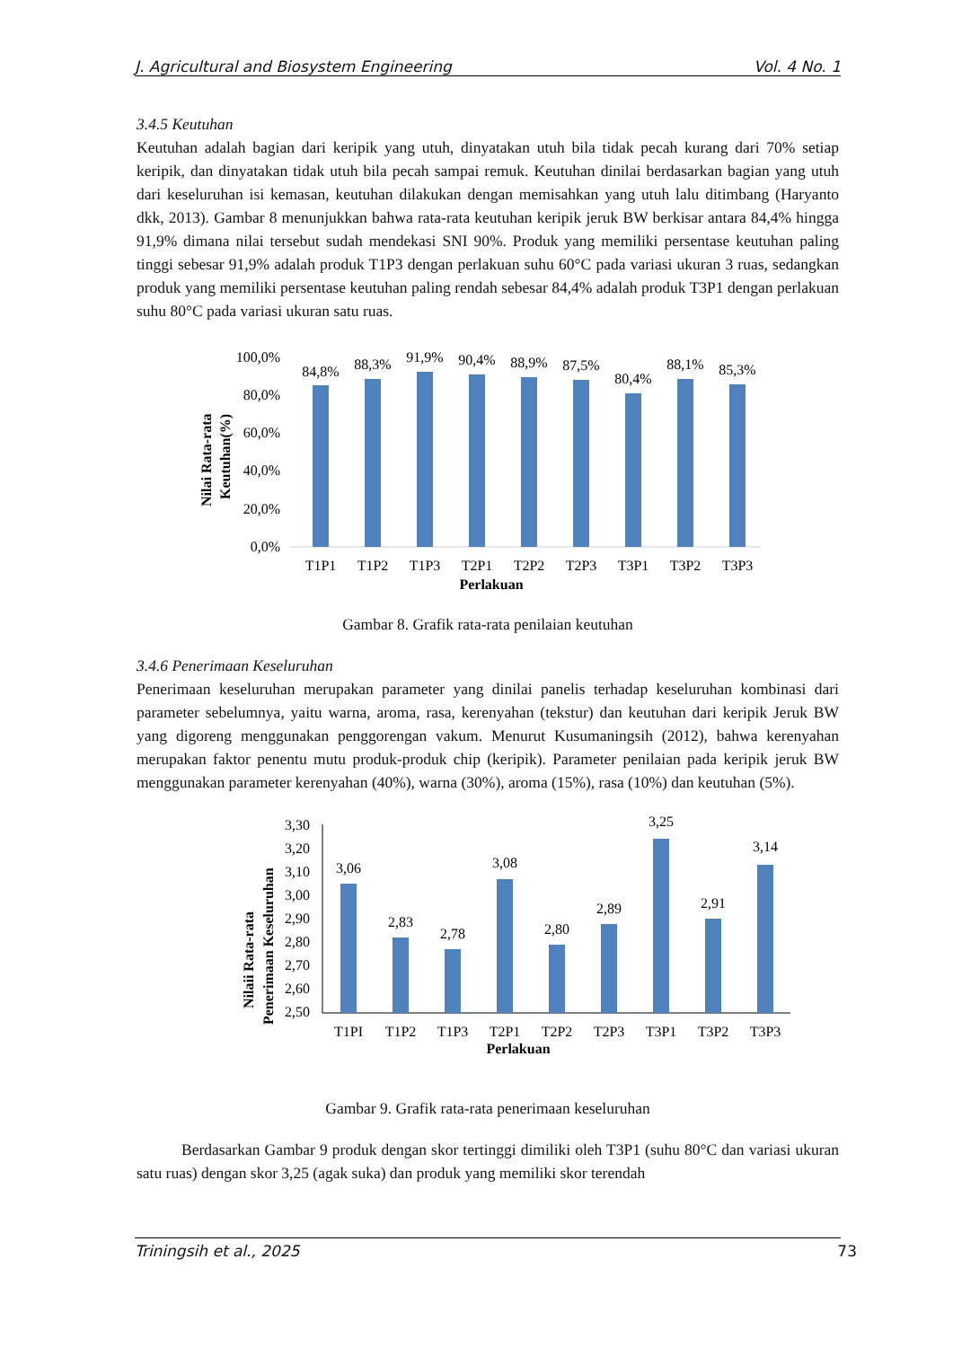J. Agricultural and Biosystem Engineering Vol. 4 No. 1
3.4.5 Keutuhan
Keutuhan adalah bagian dari keripik yang utuh, dinyatakan utuh bila tidak pecah kurang dari 70% setiap keripik, dan dinyatakan tidak utuh bila pecah sampai remuk. Keutuhan dinilai berdasarkan bagian yang utuh dari keseluruhan isi kemasan, keutuhan dilakukan dengan memisahkan yang utuh lalu ditimbang (Haryanto dkk, 2013). Gambar 8 menunjukkan bahwa rata-rata keutuhan keripik jeruk BW berkisar antara 84,4% hingga 91,9% dimana nilai tersebut sudah mendekasi SNI 90%. Produk yang memiliki persentase keutuhan paling tinggi sebesar 91,9% adalah produk T1P3 dengan perlakuan suhu 60°C pada variasi ukuran 3 ruas, sedangkan produk yang memiliki persentase keutuhan paling rendah sebesar 84,4% adalah produk T3P1 dengan perlakuan suhu 80°C pada variasi ukuran satu ruas.
Nilai Rata-rata
Keutuhan(%)
100,0%
80,0%
60,0%
40,0%
20,0%
0,0%
84,8%
88,3%
91,9%
90,4%
88,9%
87,5%
80,4%
88,1%
85,3%
T1P1
T1P2
T1P3
T2P1
T2P2
T2P3
T3P1
T3P2
T3P3
Perlakuan
Gambar 8. Grafik rata-rata penilaian keutuhan
3.4.6 Penerimaan Keseluruhan
Penerimaan keseluruhan merupakan parameter yang dinilai panelis terhadap keseluruhan kombinasi dari parameter sebelumnya, yaitu warna, aroma, rasa, kerenyahan (tekstur) dan keutuhan dari keripik Jeruk BW yang digoreng menggunakan penggorengan vakum. Menurut Kusumaningsih (2012), bahwa kerenyahan merupakan faktor penentu mutu produk-produk chip (keripik). Parameter penilaian pada keripik jeruk BW menggunakan parameter kerenyahan (40%), warna (30%), aroma (15%), rasa (10%) dan keutuhan (5%).
Nilaii Rata-rata
Penerimaan Keseluruhan
3,30
3,20
3,10
3,00
2,90
2,80
2,70
2,60
2,50
3,06
2,83
2,78
3,08
2,80
2,89
3,25
2,91
3,14
T1PI
T1P2
T1P3
T2P1
T2P2
T2P3
T3P1
T3P2
T3P3
Perlakuan
Gambar 9. Grafik rata-rata penerimaan keseluruhan
Berdasarkan Gambar 9 produk dengan skor tertinggi dimiliki oleh T3P1 (suhu 80°C dan variasi ukuran satu ruas) dengan skor 3,25 (agak suka) dan produk yang memiliki skor terendah
Triningsih et al., 2025 73